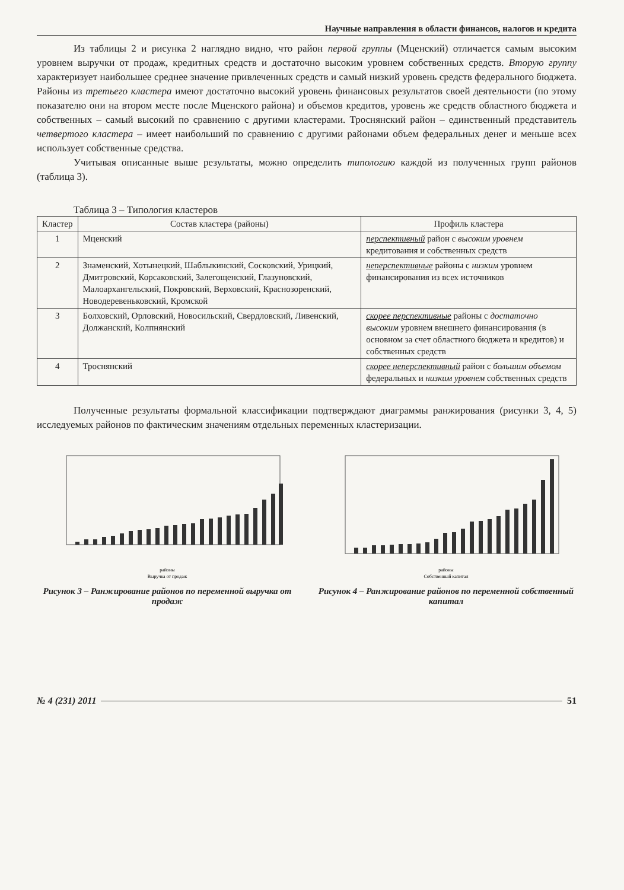Научные направления в области финансов, налогов и кредита
Из таблицы 2 и рисунка 2 наглядно видно, что район первой группы (Мценский) отличается самым высоким уровнем выручки от продаж, кредитных средств и достаточно высоким уровнем собственных средств. Вторую группу характеризует наибольшее среднее значение привлеченных средств и самый низкий уровень средств федерального бюджета. Районы из третьего кластера имеют достаточно высокий уровень финансовых результатов своей деятельности (по этому показателю они на втором месте после Мценского района) и объемов кредитов, уровень же средств областного бюджета и собственных – самый высокий по сравнению с другими кластерами. Троснянский район – единственный представитель четвертого кластера – имеет наибольший по сравнению с другими районами объем федеральных денег и меньше всех использует собственные средства.
Учитывая описанные выше результаты, можно определить типологию каждой из полученных групп районов (таблица 3).
Таблица 3 – Типология кластеров
| Кластер | Состав кластера (районы) | Профиль кластера |
| --- | --- | --- |
| 1 | Мценский | перспективный район с высоким уровнем кредитования и собственных средств |
| 2 | Знаменский, Хотынецкий, Шаблыкинский, Сосковский, Урицкий, Дмитровский, Корсаковский, Залегощенский, Глазуновский, Малоархангельский, Покровский, Верховский, Краснозоренский, Новодеревеньковский, Кромской | неперспективные районы с низким уровнем финансирования из всех источников |
| 3 | Болховский, Орловский, Новосильский, Свердловский, Ливенский, Должанский, Колпнянский | скорее перспективные районы с достаточно высоким уровнем внешнего финансирования (в основном за счет областного бюджета и кредитов) и собственных средств |
| 4 | Троснянский | скорее неперспективный район с большим объемом федеральных и низким уровнем собственных средств |
Полученные результаты формальной классификации подтверждают диаграммы ранжирования (рисунки 3, 4, 5) исследуемых районов по фактическим значениям отдельных переменных кластеризации.
районы
Выручка от продаж
Рисунок 3 – Ранжирование районов по переменной выручка от продаж
районы
Собственный капитал
Рисунок 4 – Ранжирование районов по переменной собственный капитал
№ 4 (231) 2011 51